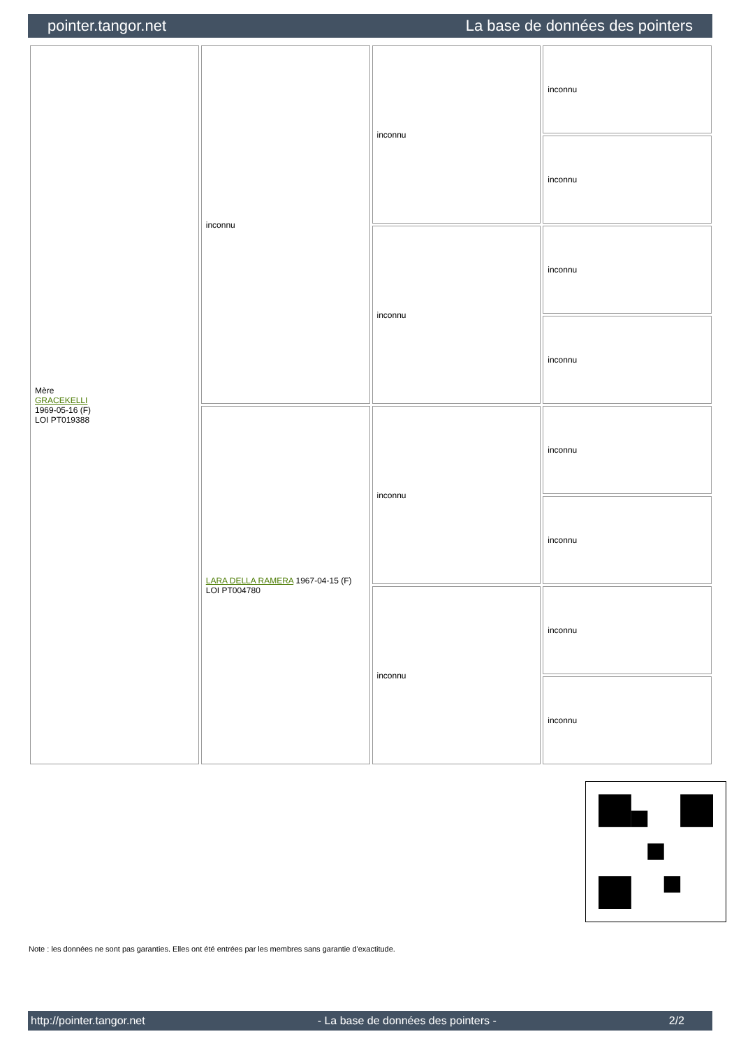pointer.tangor.net La base de données des pointers
| Mère GRACEKELLI 1969-05-16 (F) LOI PT019388 | inconnu | inconnu | inconnu |
| | | | inconnu |
| | | inconnu | inconnu |
| | | | inconnu |
| | LARA DELLA RAMERA 1967-04-15 (F) LOI PT004780 | inconnu | inconnu |
| | | | inconnu |
| | | inconnu | inconnu |
| | | | inconnu |
Note : les données ne sont pas garanties. Elles ont été entrées par les membres sans garantie d'exactitude.
http://pointer.tangor.net - La base de données des pointers - 2/2